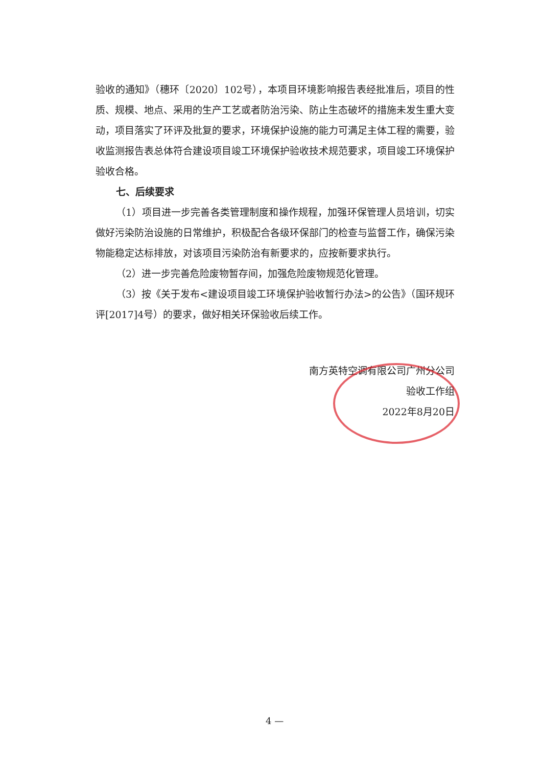验收的通知》（穗环〔2020〕102号），本项目环境影响报告表经批准后，项目的性质、规模、地点、采用的生产工艺或者防治污染、防止生态破坏的措施未发生重大变动，项目落实了环评及批复的要求，环境保护设施的能力可满足主体工程的需要，验收监测报告表总体符合建设项目竣工环境保护验收技术规范要求，项目竣工环境保护验收合格。
七、后续要求
（1）项目进一步完善各类管理制度和操作规程，加强环保管理人员培训，切实做好污染防治设施的日常维护，积极配合各级环保部门的检查与监督工作，确保污染物能稳定达标排放，对该项目污染防治有新要求的，应按新要求执行。
（2）进一步完善危险废物暂存间，加强危险废物规范化管理。
（3）按《关于发布<建设项目竣工环境保护验收暂行办法>的公告》（国环规环评[2017]4号）的要求，做好相关环保验收后续工作。
南方英特空调有限公司广州分公司
验收工作组
2022年8月20日
4 —